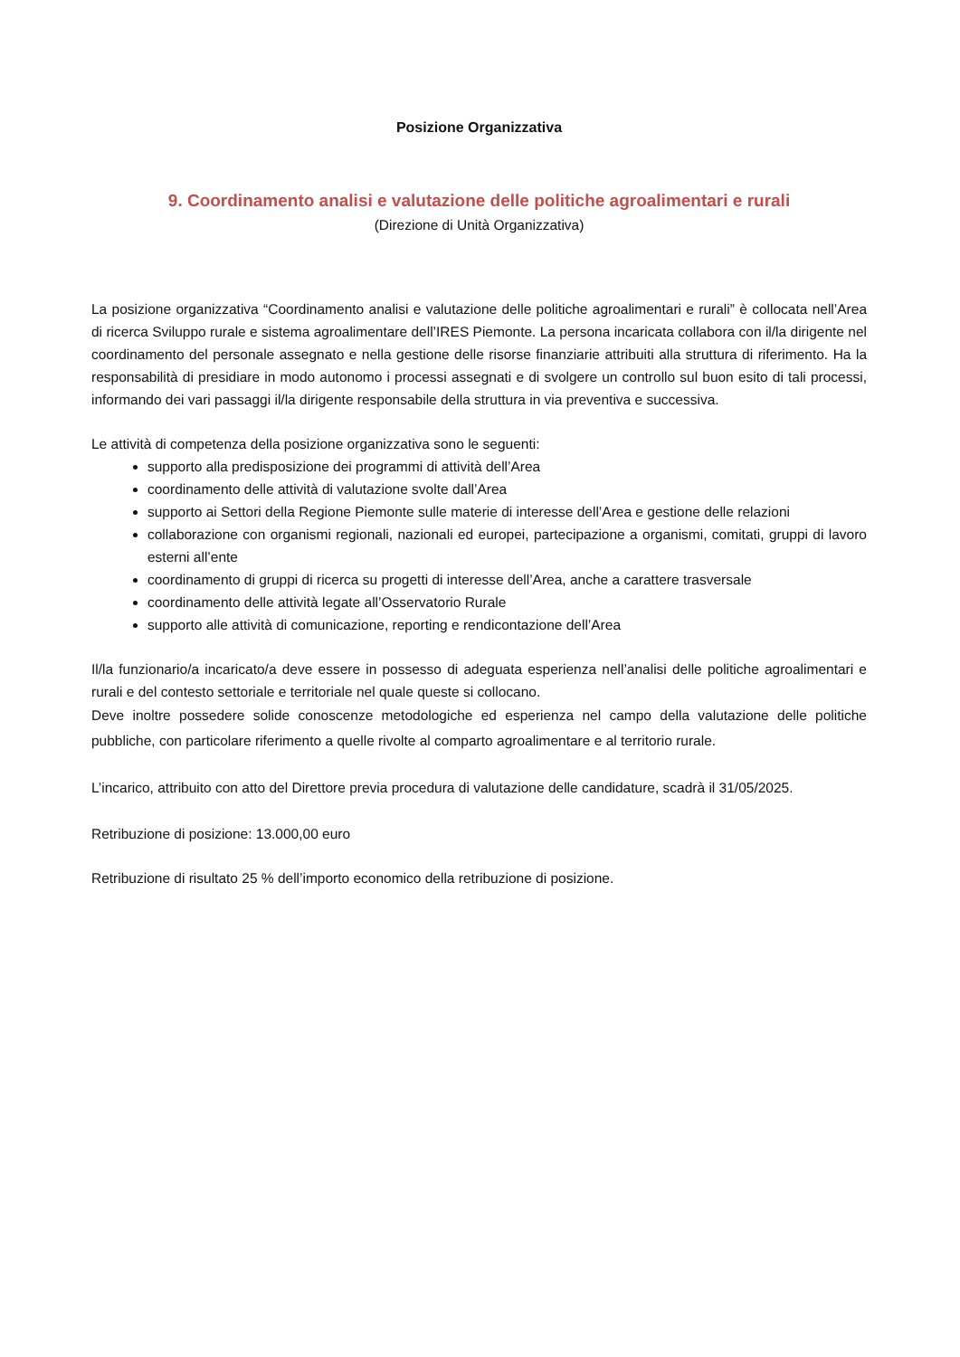Posizione Organizzativa
9. Coordinamento analisi e valutazione delle politiche agroalimentari e rurali
(Direzione di Unità Organizzativa)
La posizione organizzativa “Coordinamento analisi e valutazione delle politiche agroalimentari e rurali” è collocata nell’Area di ricerca Sviluppo rurale e sistema agroalimentare dell’IRES Piemonte. La persona incaricata collabora con il/la dirigente nel coordinamento del personale assegnato e nella gestione delle risorse finanziarie attribuiti alla struttura di riferimento. Ha la responsabilità di presidiare in modo autonomo i processi assegnati e di svolgere un controllo sul buon esito di tali processi, informando dei vari passaggi il/la dirigente responsabile della struttura in via preventiva e successiva.
Le attività di competenza della posizione organizzativa sono le seguenti:
supporto alla predisposizione dei programmi di attività dell’Area
coordinamento delle attività di valutazione svolte dall’Area
supporto ai Settori della Regione Piemonte sulle materie di interesse dell’Area e gestione delle relazioni
collaborazione con organismi regionali, nazionali ed europei, partecipazione a organismi, comitati, gruppi di lavoro esterni all’ente
coordinamento di gruppi di ricerca su progetti di interesse dell’Area, anche a carattere trasversale
coordinamento delle attività legate all’Osservatorio Rurale
supporto alle attività di comunicazione, reporting e rendicontazione dell’Area
Il/la funzionario/a incaricato/a deve essere in possesso di adeguata esperienza nell’analisi delle politiche agroalimentari e rurali e del contesto settoriale e territoriale nel quale queste si collocano.
Deve inoltre possedere solide conoscenze metodologiche ed esperienza nel campo della valutazione delle politiche pubbliche, con particolare riferimento a quelle rivolte al comparto agroalimentare e al territorio rurale.
L’incarico, attribuito con atto del Direttore previa procedura di valutazione delle candidature, scadrà il 31/05/2025.
Retribuzione di posizione: 13.000,00 euro
Retribuzione di risultato 25 % dell’importo economico della retribuzione di posizione.